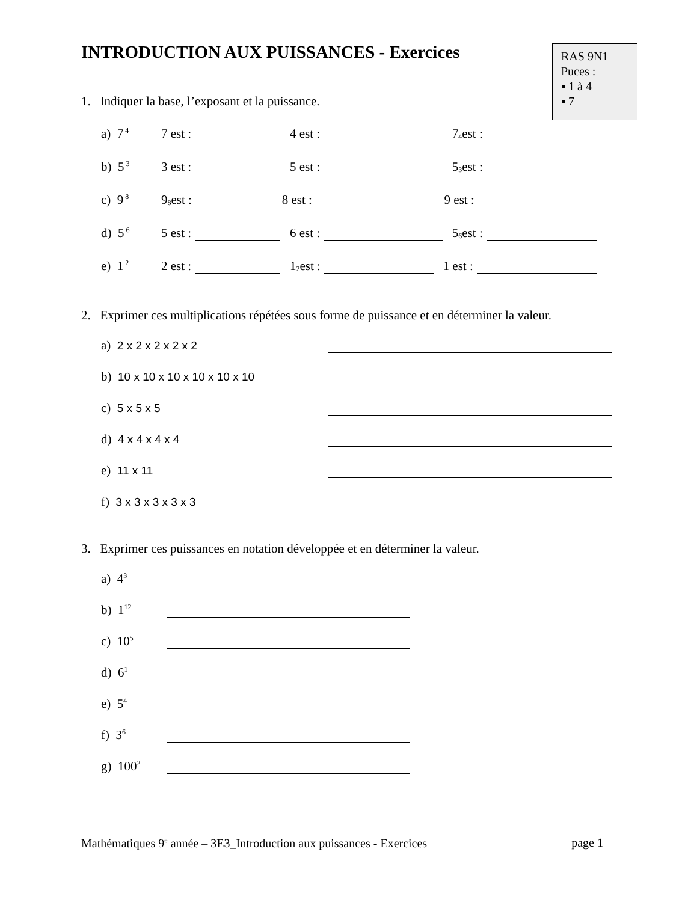INTRODUCTION AUX PUISSANCES - Exercices
RAS 9N1
Puces :
▪ 1 à 4
▪ 7
1. Indiquer la base, l’exposant et la puissance.
a) 7<sup>4</sup> 7 est : 4 est : 7<sup>4</sup> est :
b) 5<sup>3</sup> 3 est : 5 est : 5<sup>3</sup> est :
c) 9<sup>8</sup> 9<sup>8</sup> est : 8 est : 9 est :
d) 5<sup>6</sup> 5 est : 6 est : 5<sup>6</sup> est :
e) 1<sup>2</sup> 2 est : 1<sup>2</sup> est : 1 est :
2. Exprimer ces multiplications répétées sous forme de puissance et en déterminer la valeur.
a) 2 x 2 x 2 x 2 x 2
b) 10 x 10 x 10 x 10 x 10 x 10
c) 5 x 5 x 5
d) 4 x 4 x 4 x 4
e) 11 x 11
f) 3 x 3 x 3 x 3 x 3
3. Exprimer ces puissances en notation développée et en déterminer la valeur.
a) 4<sup>3</sup>
b) 1<sup>12</sup>
c) 10<sup>5</sup>
d) 6<sup>1</sup>
e) 5<sup>4</sup>
f) 3<sup>6</sup>
g) 100<sup>2</sup>
Mathématiques 9<sup>e</sup> année – 3E3_Introduction aux puissances - Exercices page 1